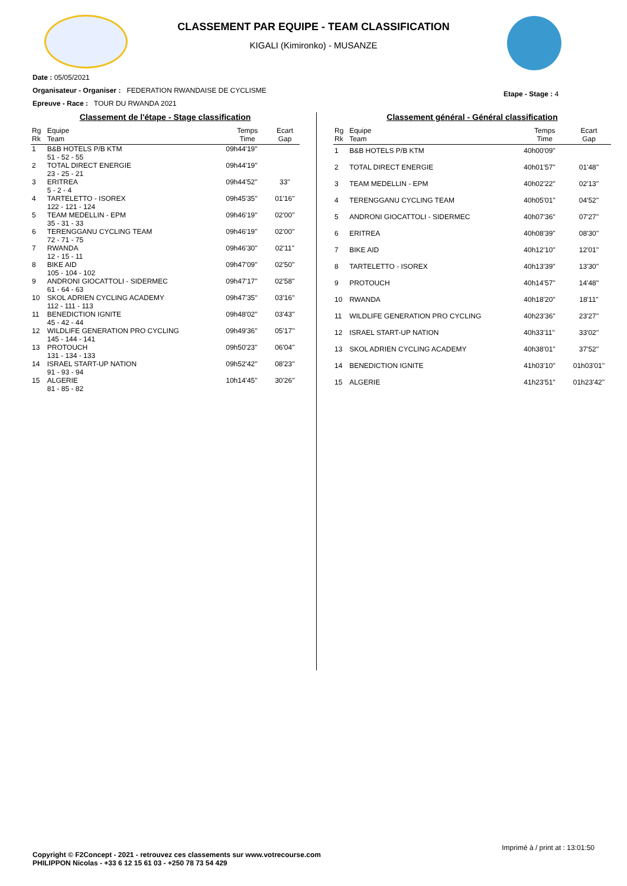CLASSEMENT PAR EQUIPE - TEAM CLASSIFICATION
KIGALI (Kimironko) - MUSANZE
Date : 05/05/2021
Organisateur - Organiser : FEDERATION RWANDAISE DE CYCLISME
Epreuve - Race : TOUR DU RWANDA 2021
Etape - Stage : 4
Classement de l'étape - Stage classification
| Rg Rk | Equipe Team | Temps Time | Ecart Gap |
| --- | --- | --- | --- |
| 1 | B&B HOTELS P/B KTM 51 - 52 - 55 | 09h44'19'' | |
| 2 | TOTAL DIRECT ENERGIE 23 - 25 - 21 | 09h44'19'' | |
| 3 | ERITREA 5 - 2 - 4 | 09h44'52'' | 33'' |
| 4 | TARTELETTO - ISOREX 122 - 121 - 124 | 09h45'35'' | 01'16'' |
| 5 | TEAM MEDELLIN - EPM 35 - 31 - 33 | 09h46'19'' | 02'00'' |
| 6 | TERENGGANU CYCLING TEAM 72 - 71 - 75 | 09h46'19'' | 02'00'' |
| 7 | RWANDA 12 - 15 - 11 | 09h46'30'' | 02'11'' |
| 8 | BIKE AID 105 - 104 - 102 | 09h47'09'' | 02'50'' |
| 9 | ANDRONI GIOCATTOLI - SIDERMEC 61 - 64 - 63 | 09h47'17'' | 02'58'' |
| 10 | SKOL ADRIEN CYCLING ACADEMY 112 - 111 - 113 | 09h47'35'' | 03'16'' |
| 11 | BENEDICTION IGNITE 45 - 42 - 44 | 09h48'02'' | 03'43'' |
| 12 | WILDLIFE GENERATION PRO CYCLING 145 - 144 - 141 | 09h49'36'' | 05'17'' |
| 13 | PROTOUCH 131 - 134 - 133 | 09h50'23'' | 06'04'' |
| 14 | ISRAEL START-UP NATION 91 - 93 - 94 | 09h52'42'' | 08'23'' |
| 15 | ALGERIE 81 - 85 - 82 | 10h14'45'' | 30'26'' |
Classement général - Général classification
| Rg Rk | Equipe Team | Temps Time | Ecart Gap |
| --- | --- | --- | --- |
| 1 | B&B HOTELS P/B KTM | 40h00'09'' | |
| 2 | TOTAL DIRECT ENERGIE | 40h01'57'' | 01'48'' |
| 3 | TEAM MEDELLIN - EPM | 40h02'22'' | 02'13'' |
| 4 | TERENGGANU CYCLING TEAM | 40h05'01'' | 04'52'' |
| 5 | ANDRONI GIOCATTOLI - SIDERMEC | 40h07'36'' | 07'27'' |
| 6 | ERITREA | 40h08'39'' | 08'30'' |
| 7 | BIKE AID | 40h12'10'' | 12'01'' |
| 8 | TARTELETTO - ISOREX | 40h13'39'' | 13'30'' |
| 9 | PROTOUCH | 40h14'57'' | 14'48'' |
| 10 | RWANDA | 40h18'20'' | 18'11'' |
| 11 | WILDLIFE GENERATION PRO CYCLING | 40h23'36'' | 23'27'' |
| 12 | ISRAEL START-UP NATION | 40h33'11'' | 33'02'' |
| 13 | SKOL ADRIEN CYCLING ACADEMY | 40h38'01'' | 37'52'' |
| 14 | BENEDICTION IGNITE | 41h03'10'' | 01h03'01'' |
| 15 | ALGERIE | 41h23'51'' | 01h23'42'' |
Imprimé à / print at : 13:01:50
Copyright © F2Concept - 2021 - retrouvez ces classements sur www.votrecourse.com
PHILIPPON Nicolas - +33 6 12 15 61 03 - +250 78 73 54 429